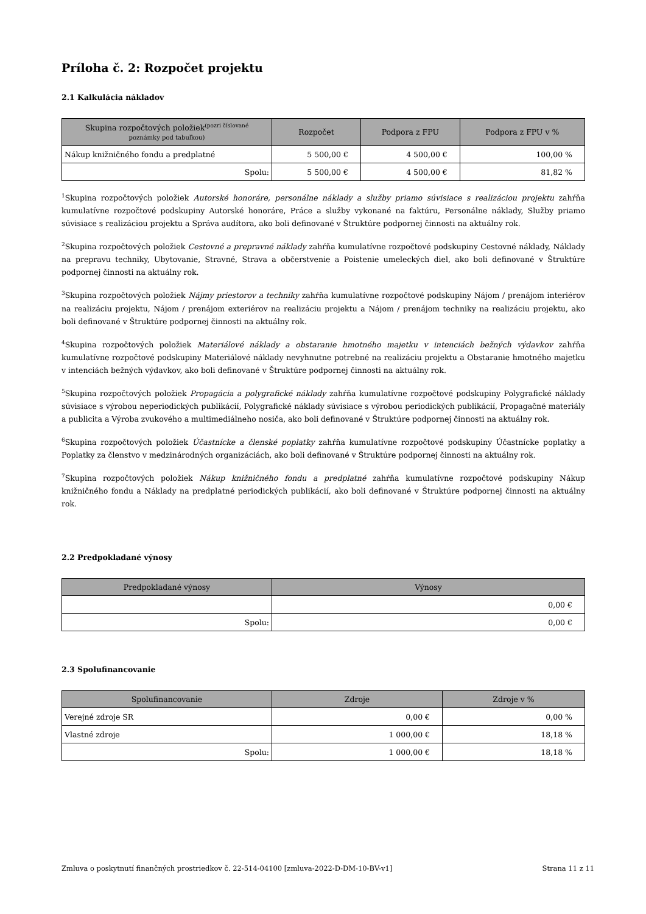Príloha č. 2: Rozpočet projektu
2.1 Kalkulácia nákladov
| Skupina rozpočtových položiek<sup>(pozri číslované</sup> poznámky pod tabuľkou) | Rozpočet | Podpora z FPU | Podpora z FPU v % |
| --- | --- | --- | --- |
| Nákup knižničného fondu a predplatné | 5 500,00 € | 4 500,00 € | 100,00 % |
| Spolu: | 5 500,00 € | 4 500,00 € | 81,82 % |
<sup>1</sup> Skupina rozpočtových položiek Autorské honoráre, personálne náklady a služby priamo súvisiace s realizáciou projektu zahŕňa kumulatívne rozpočtové podskupiny Autorské honoráre, Práce a služby vykonané na faktúru, Personálne náklady, Služby priamo súvisiace s realizáciou projektu a Správa audítora, ako boli definované v Štruktúre podpornej činnosti na aktuálny rok.
<sup>2</sup> Skupina rozpočtových položiek Cestovné a prepravné náklady zahŕňa kumulatívne rozpočtové podskupiny Cestovné náklady, Náklady na prepravu techniky, Ubytovanie, Stravné, Strava a občerstvenie a Poistenie umeleckých diel, ako boli definované v Štruktúre podpornej činnosti na aktuálny rok.
<sup>3</sup> Skupina rozpočtových položiek Nájmy priestorov a techniky zahŕňa kumulatívne rozpočtové podskupiny Nájom / prenájom interiérov na realizáciu projektu, Nájom / prenájom exteriérov na realizáciu projektu a Nájom / prenájom techniky na realizáciu projektu, ako boli definované v Štruktúre podpornej činnosti na aktuálny rok.
<sup>4</sup> Skupina rozpočtových položiek Materiálové náklady a obstaranie hmotného majetku v intenciách bežných výdavkov zahŕňa kumulatívne rozpočtové podskupiny Materiálové náklady nevyhnutne potrebné na realizáciu projektu a Obstaranie hmotného majetku v intenciách bežných výdavkov, ako boli definované v Štruktúre podpornej činnosti na aktuálny rok.
<sup>5</sup> Skupina rozpočtových položiek Propagácia a polygrafické náklady zahŕňa kumulatívne rozpočtové podskupiny Polygrafické náklady súvisiace s výrobou neperiodických publikácií, Polygrafické náklady súvisiace s výrobou periodických publikácií, Propagačné materiály a publicita a Výroba zvukového a multimediálneho nosiča, ako boli definované v Štruktúre podpornej činnosti na aktuálny rok.
<sup>6</sup> Skupina rozpočtových položiek Účastnícke a členské poplatky zahŕňa kumulatívne rozpočtové podskupiny Účastnícke poplatky a Poplatky za členstvo v medzinárodných organizáciách, ako boli definované v Štruktúre podpornej činnosti na aktuálny rok.
<sup>7</sup> Skupina rozpočtových položiek Nákup knižničného fondu a predplatné zahŕňa kumulatívne rozpočtové podskupiny Nákup knižničného fondu a Náklady na predplatné periodických publikácií, ako boli definované v Štruktúre podpornej činnosti na aktuálny rok.
2.2 Predpokladané výnosy
| Predpokladané výnosy | Výnosy |
| --- | --- |
| | 0,00 € |
| Spolu: | 0,00 € |
2.3 Spolufinancovanie
| Spolufinancovanie | Zdroje | Zdroje v % |
| --- | --- | --- |
| Verejné zdroje SR | 0,00 € | 0,00 % |
| Vlastné zdroje | 1 000,00 € | 18,18 % |
| Spolu: | 1 000,00 € | 18,18 % |
Zmluva o poskytnutí finančných prostriedkov č. 22-514-04100 [zmluva-2022-D-DM-10-BV-v1] Strana 11 z 11